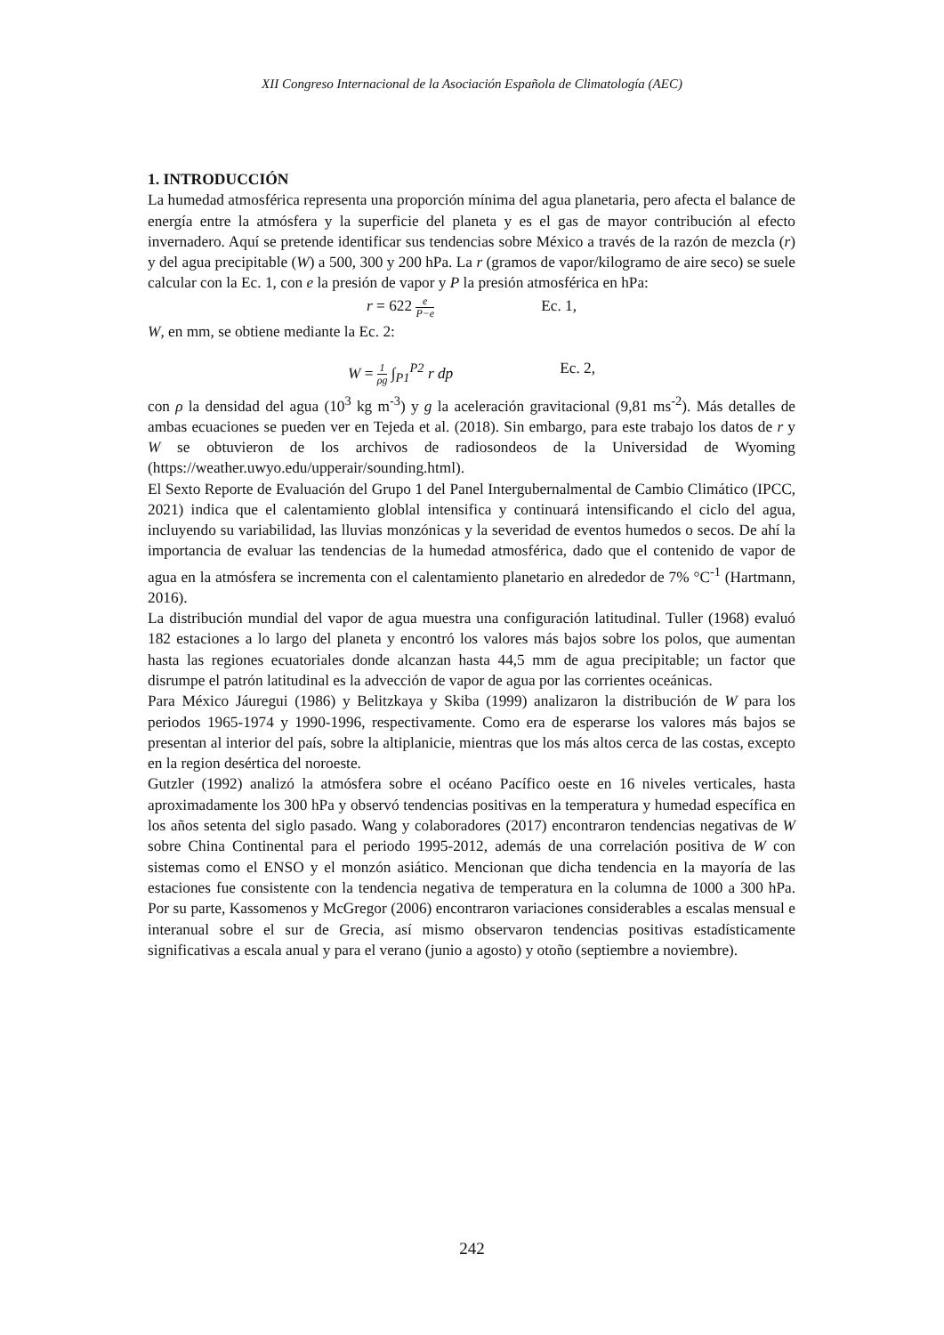XII Congreso Internacional de la Asociación Española de Climatología (AEC)
1. INTRODUCCIÓN
La humedad atmosférica representa una proporción mínima del agua planetaria, pero afecta el balance de energía entre la atmósfera y la superficie del planeta y es el gas de mayor contribución al efecto invernadero. Aquí se pretende identificar sus tendencias sobre México a través de la razón de mezcla (r) y del agua precipitable (W) a 500, 300 y 200 hPa. La r (gramos de vapor/kilogramo de aire seco) se suele calcular con la Ec. 1, con e la presión de vapor y P la presión atmosférica en hPa:
r = 622 e P−e Ec. 1,
W, en mm, se obtiene mediante la Ec. 2:
W = 1 ρg ∫<sub>P1</sub><sup>P2</sup> r dp Ec. 2,
con ρ la densidad del agua (10<sup>3</sup> kg m<sup>-3</sup>) y g la aceleración gravitacional (9,81 ms<sup>-2</sup>). Más detalles de ambas ecuaciones se pueden ver en Tejeda et al. (2018). Sin embargo, para este trabajo los datos de r y W se obtuvieron de los archivos de radiosondeos de la Universidad de Wyoming (https://weather.uwyo.edu/upperair/sounding.html).
El Sexto Reporte de Evaluación del Grupo 1 del Panel Intergubernalmental de Cambio Climático (IPCC, 2021) indica que el calentamiento globlal intensifica y continuará intensificando el ciclo del agua, incluyendo su variabilidad, las lluvias monzónicas y la severidad de eventos humedos o secos. De ahí la importancia de evaluar las tendencias de la humedad atmosférica, dado que el contenido de vapor de agua en la atmósfera se incrementa con el calentamiento planetario en alrededor de 7% °C<sup>-1</sup> (Hartmann, 2016).
La distribución mundial del vapor de agua muestra una configuración latitudinal. Tuller (1968) evaluó 182 estaciones a lo largo del planeta y encontró los valores más bajos sobre los polos, que aumentan hasta las regiones ecuatoriales donde alcanzan hasta 44,5 mm de agua precipitable; un factor que disrumpe el patrón latitudinal es la advección de vapor de agua por las corrientes oceánicas.
Para México Jáuregui (1986) y Belitzkaya y Skiba (1999) analizaron la distribución de W para los periodos 1965-1974 y 1990-1996, respectivamente. Como era de esperarse los valores más bajos se presentan al interior del país, sobre la altiplanicie, mientras que los más altos cerca de las costas, excepto en la region desértica del noroeste.
Gutzler (1992) analizó la atmósfera sobre el océano Pacífico oeste en 16 niveles verticales, hasta aproximadamente los 300 hPa y observó tendencias positivas en la temperatura y humedad específica en los años setenta del siglo pasado. Wang y colaboradores (2017) encontraron tendencias negativas de W sobre China Continental para el periodo 1995-2012, además de una correlación positiva de W con sistemas como el ENSO y el monzón asiático. Mencionan que dicha tendencia en la mayoría de las estaciones fue consistente con la tendencia negativa de temperatura en la columna de 1000 a 300 hPa. Por su parte, Kassomenos y McGregor (2006) encontraron variaciones considerables a escalas mensual e interanual sobre el sur de Grecia, así mismo observaron tendencias positivas estadísticamente significativas a escala anual y para el verano (junio a agosto) y otoño (septiembre a noviembre).
242